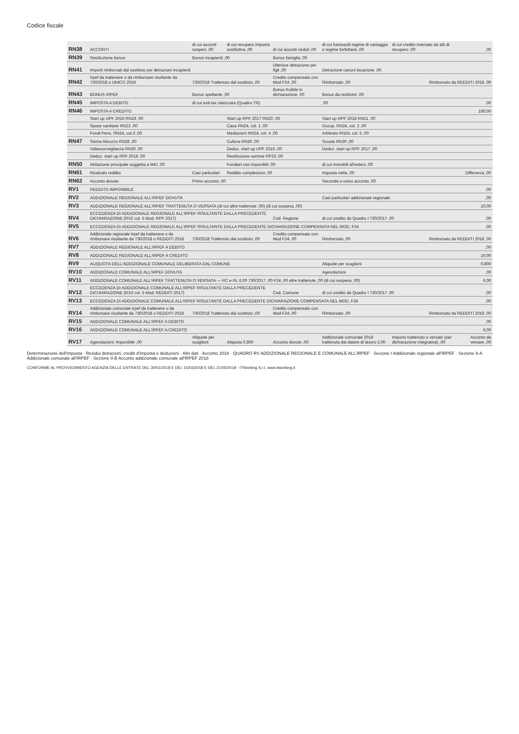Codice fiscale
| RN38 | ACCONTI | di cui acconti sospesi ,00 | di cui recupero imposta sostitutiva ,00 | di cui acconti ceduti ,00 | di cui fuoriusciti regime di vantaggio o regime forfettario ,00 | di cui credito riversato da atti di recupero ,00 | ,00 |
| RN39 | Restituzione bonus | Bonus incapienti ,00 | | Bonus famiglia ,00 | | | |
| RN41 | Importi rimborsati dal sostituto per detrazioni incapienti | | | Ulteriore detrazione per figli ,00 | Detrazione canoni locazione ,00 | | |
| RN42 | Irpef da trattenere o da rimborsare risultante da 730/2018 o UNICO 2018 | 730/2018 Trattenuto dal sostituto ,00 | | Credito compensato con Mod F24 ,00 | Rimborsato ,00 | Rimborsato da REDDITI 2018 ,00 | |
| RN43 | BONUS IRPEF | Bonus spettante ,00 | | Bonus fruibile in dichiarazione ,00 | Bonus da restituire ,00 | | |
| RN45 | IMPOSTA A DEBITO | di cui exit-tax rateizzata (Quadro TR) | | | ,00 | | ,00 |
| RN46 | IMPOSTA A CREDITO | | | | | | 180,00 |
| | Start up UPF 2016 RN19 ,00 | | Start up RPF 2017 RN20 ,00 | | Start up RPF 2018 RN21 ,00 | | |
| | Spese sanitarie RN23 ,00 | | Casa RN24, col. 1 ,00 | | Occup. RN24, col. 2 ,00 | | |
| | Fondi Pens. RN24, col.3 ,00 | | Mediazioni RN24, col. 4 ,00 | | Arbitrato RN24, col. 5 ,00 | | |
| RN47 | Sisma Abruzzo RN28 ,00 | | Cultura RN30 ,00 | | Scuola RN30 ,00 | | |
| | Videosorveglianza RN30 ,00 | | Deduz. start up UPF 2016 ,00 | | Deduz. start up RPF 2017 ,00 | | |
| | Deduz. start up RPF 2018 ,00 | | Restituzione somme RP33 ,00 | | | | |
| RN50 | Abitazione principale soggetta a IMU ,00 | | Fondiari non imponibili ,00 | | di cui immobili all'estero ,00 | | |
| RN61 | Ricalcolo reddito | Casi particolari | Reddito complessivo ,00 | | Imposta netta ,00 | Differenza ,00 | |
| RN62 | Acconto dovuto | Primo acconto ,00 | | | Secondo o unico acconto ,00 | | |
| RV1 | REDDITO IMPONIBILE | | | | | | ,00 |
| RV2 | ADDIZIONALE REGIONALE ALL'IRPEF DOVUTA | | | | Casi particolari addizionale regionale | | ,00 |
| RV3 | ADDIZIONALE REGIONALE ALL'IRPEF TRATTENUTA O VERSATA (di cui altre trattenute ,00) (di cui sospesa ,00) | | | | | | 10,00 |
| RV4 | ECCEDENZA DI ADDIZIONALE REGIONALE ALL'IRPEF RISULTANTE DALLA PRECEDENTE DICHIARAZIONE (RX2 col. 5 Mod. RPF 2017) | | | Cod. Regione | di cui credito da Quadro I 730/2017 ,00 | | ,00 |
| RV5 | ECCEDENZA DI ADDIZIONALE REGIONALE ALL'IRPEF RISULTANTE DALLA PRECEDENTE DICHIARAZIONE COMPENSATA NEL MOD. F24 | | | | | | ,00 |
| RV6 | Addizionale regionale Irpef da trattenere o da rimborsare risultante da 730/2018 o REDDITI 2018 | 730/2018 Trattenuto dal sostituto ,00 | | Credito compensato con Mod F24 ,00 | Rimborsato ,00 | Rimborsato da REDDITI 2018 ,00 | |
| RV7 | ADDIZIONALE REGIONALE ALL'IRPEF A DEBITO | | | | | | ,00 |
| RV8 | ADDIZIONALE REGIONALE ALL'IRPEF A CREDITO | | | | | | 10,00 |
| RV9 | ALIQUOTA DELL'ADDIZIONALE COMUNALE DELIBERATA DAL COMUNE | | | | Aliquote per scaglioni | | 0,800 |
| RV10 | ADDIZIONALE COMUNALE ALL'IRPEF DOVUTA | | | | Agevolazioni | | ,00 |
| RV11 | ADDIZIONALE COMUNALE ALL'IRPEF TRATTENUTA O VERSATA — RC e RL 6,00 730/2017 ,00 F24 ,00 altre trattenute ,00 (di cui sospesa ,00) | | | | | | 6,00 |
| RV12 | ECCEDENZA DI ADDIZIONALE COMUNALE ALL'IRPEF RISULTANTE DALLA PRECEDENTE DICHIARAZIONE (RX3 col. 5 Mod. REDDITI 2017) | | | Cod. Comune | di cui credito da Quadro I 730/2017 ,00 | | ,00 |
| RV13 | ECCEDENZA DI ADDIZIONALE COMUNALE ALL'IRPEF RISULTANTE DALLA PRECEDENTE DICHIARAZIONE COMPENSATA NEL MOD. F24 | | | | | | ,00 |
| RV14 | Addizionale comunale Irpef da trattenere o da rimborsare risultante da 730/2018 o REDDITI 2018 | 730/2018 Trattenuto dal sostituto ,00 | | Credito compensato con Mod F24 ,00 | Rimborsato ,00 | Rimborsato da REDDITI 2018 ,00 | |
| RV15 | ADDIZIONALE COMUNALE ALL'IRPEF A DEBITO | | | | | | ,00 |
| RV16 | ADDIZIONALE COMUNALE ALL'IRPEF A CREDITO | | | | | | 6,00 |
| RV17 | Agevolazioni; Imponibile ,00 | Aliquote per scaglioni | Aliquota 0,800 | Acconto dovuto ,00 | Addizionale comunale 2018 trattenuta dal datore di lavoro 2,00 | Importo trattenuto o versato (per dichiarazione integrativa) ,00 | Acconto da versare ,00 |
Determinazione dell'imposta · Residui detrazioni, crediti d'imposta e deduzioni · Altri dati · Acconto 2018 · QUADRO RV ADDIZIONALE REGIONALE E COMUNALE ALL'IRPEF · Sezione I Addizionale regionale all'IRPEF · Sezione II-A Addizionale comunale all'IRPEF · Sezione II-B Acconto addizionale comunale all'IRPEF 2018
CONFORME AL PROVVEDIMENTO AGENZIA DELLE ENTRATE DEL 30/01/2018 E DEL 15/03/2018 E DEL 21/05/2018 - ITWorking S.r.l. www.itworking.it